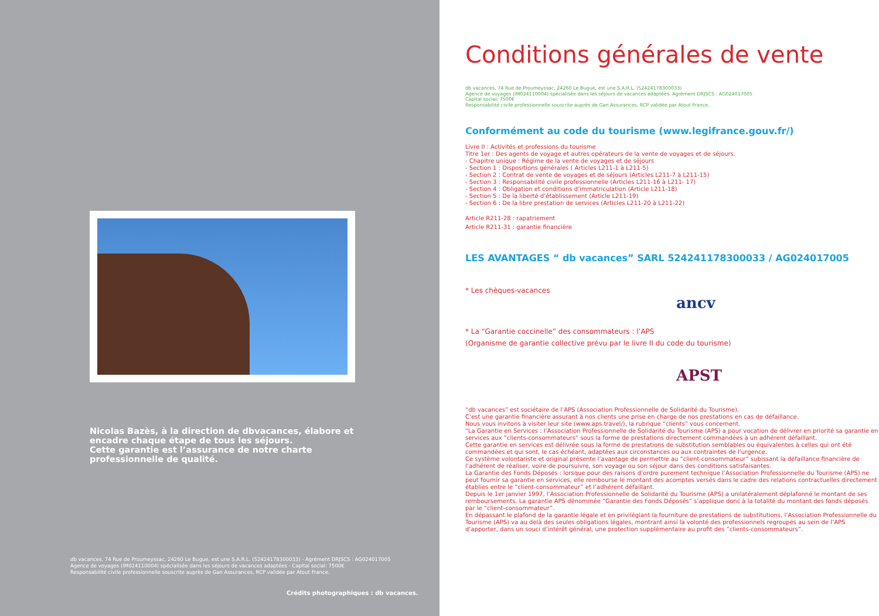Nicolas Bazès, à la direction de dbvacances, élabore et encadre chaque étape de tous les séjours.
Cette garantie est l’assurance de notre charte professionnelle de qualité.
db vacances, 74 Rue de Proumeyssac, 24260 Le Bugue, est une S.A.R.L. (52424178300033) - Agrément DRJSCS : AG024017005
Agence de voyages (IM024110004) spécialisée dans les séjours de vacances adaptées - Capital social: 7500€
Responsabilité civile professionnelle souscrite auprès de Gan Assurances, RCP validée par Atout France.
Crédits photographiques : db vacances.
Conditions générales de vente
db vacances, 74 Rue de Proumeyssac, 24260 Le Bugue, est une S.A.R.L. (52424178300033)
Agence de voyages (IM024110004) spécialisée dans les séjours de vacances adaptées. Agrément DRJSCS : AG024017005
Capital social: 7500€
Responsabilité civile professionnelle souscrite auprès de Gan Assurances, RCP validée par Atout France.
Conformément au code du tourisme (www.legifrance.gouv.fr/)
Livre II : Activités et professions du tourisme
Titre 1er : Des agents de voyage et autres opérateurs de la vente de voyages et de séjours.
- Chapitre unique : Régime de la vente de voyages et de séjours
- Section 1 : Dispositions générales ( Articles L211-1 à L211-5)
- Section 2 : Contrat de vente de voyages et de séjours (Articles L211-7 à L211-15)
- Section 3 : Responsabilité civile professionnelle (Articles L211-16 à L211- 17)
- Section 4 : Obligation et conditions d’immatriculation (Article L211-18)
- Section 5 : De la liberté d’établissement (Article L211-19)
- Section 6 : De la libre prestation de services (Articles L211-20 à L211-22)
Article R211-28 : rapatriement
Article R211-31 : garantie financière
LES AVANTAGES “ db vacances” SARL 524241178300033 / AG024017005
* Les chèques-vacances
ancv
* La “Garantie coccinelle” des consommateurs : l’APS
(Organisme de garantie collective prévu par le livre II du code du tourisme)
APST
“db vacances” est sociétaire de l’APS (Association Professionnelle de Solidarité du Tourisme).
C’est une garantie financière assurant à nos clients une prise en charge de nos prestations en cas de défaillance.
Nous vous invitons à visiter leur site (www.aps.travel/), la rubrique “clients” vous concernent.
“La Garantie en Services : l’Association Professionnelle de Solidarité du Tourisme (APS) a pour vocation de délivrer en priorité sa garantie en services aux “clients-consommateurs” sous la forme de prestations directement commandées à un adhérent défaillant.
Cette garantie en services est délivrée sous la forme de prestations de substitution semblables ou équivalentes à celles qui ont été commandées et qui sont, le cas échéant, adaptées aux circonstances ou aux contraintes de l’urgence.
Ce système volontariste et original présente l’avantage de permettre au “client-consommateur” subissant la défaillance financière de l’adhérent de réaliser, voire de poursuivre, son voyage ou son séjour dans des conditions satisfaisantes.
La Garantie des Fonds Déposés : lorsque pour des raisons d’ordre purement technique l’Association Professionnelle du Tourisme (APS) ne peut fournir sa garantie en services, elle rembourse le montant des acomptes versés dans le cadre des relations contractuelles directement établies entre le “client-consommateur” et l’adhérent défaillant.
Depuis le 1er janvier 1997, l’Association Professionnelle de Solidarité du Tourisme (APS) a unilatéralement déplafonné le montant de ses remboursements. La garantie APS dénommée “Garantie des Fonds Déposés” s’applique donc à la totalité du montant des fonds déposés par le “client-consommateur”.
En dépassant le plafond de la garantie légale et en privilégiant la fourniture de prestations de substitutions, l’Association Professionnelle du Tourisme (APS) va au delà des seules obligations légales, montrant ainsi la volonté des professionnels regroupés au sein de l’APS d’apporter, dans un souci d’intérêt général, une protection supplémentaire au profit des “clients-consommateurs”.